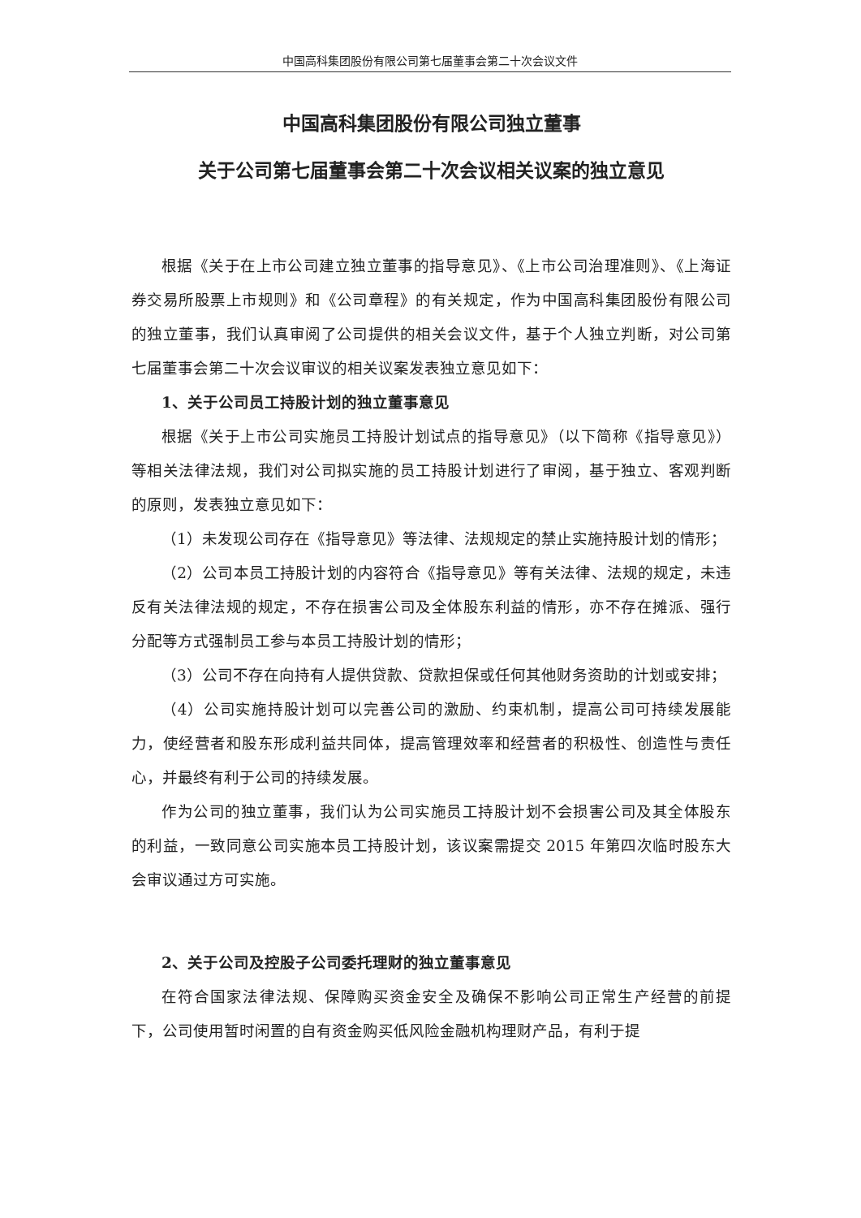中国高科集团股份有限公司第七届董事会第二十次会议文件
中国高科集团股份有限公司独立董事
关于公司第七届董事会第二十次会议相关议案的独立意见
根据《关于在上市公司建立独立董事的指导意见》、《上市公司治理准则》、《上海证券交易所股票上市规则》和《公司章程》的有关规定，作为中国高科集团股份有限公司的独立董事，我们认真审阅了公司提供的相关会议文件，基于个人独立判断，对公司第七届董事会第二十次会议审议的相关议案发表独立意见如下：
1、关于公司员工持股计划的独立董事意见
根据《关于上市公司实施员工持股计划试点的指导意见》（以下简称《指导意见》）等相关法律法规，我们对公司拟实施的员工持股计划进行了审阅，基于独立、客观判断的原则，发表独立意见如下：
（1）未发现公司存在《指导意见》等法律、法规规定的禁止实施持股计划的情形；
（2）公司本员工持股计划的内容符合《指导意见》等有关法律、法规的规定，未违反有关法律法规的规定，不存在损害公司及全体股东利益的情形，亦不存在摊派、强行分配等方式强制员工参与本员工持股计划的情形；
（3）公司不存在向持有人提供贷款、贷款担保或任何其他财务资助的计划或安排；
（4）公司实施持股计划可以完善公司的激励、约束机制，提高公司可持续发展能力，使经营者和股东形成利益共同体，提高管理效率和经营者的积极性、创造性与责任心，并最终有利于公司的持续发展。
作为公司的独立董事，我们认为公司实施员工持股计划不会损害公司及其全体股东的利益，一致同意公司实施本员工持股计划，该议案需提交 2015 年第四次临时股东大会审议通过方可实施。
2、关于公司及控股子公司委托理财的独立董事意见
在符合国家法律法规、保障购买资金安全及确保不影响公司正常生产经营的前提下，公司使用暂时闲置的自有资金购买低风险金融机构理财产品，有利于提